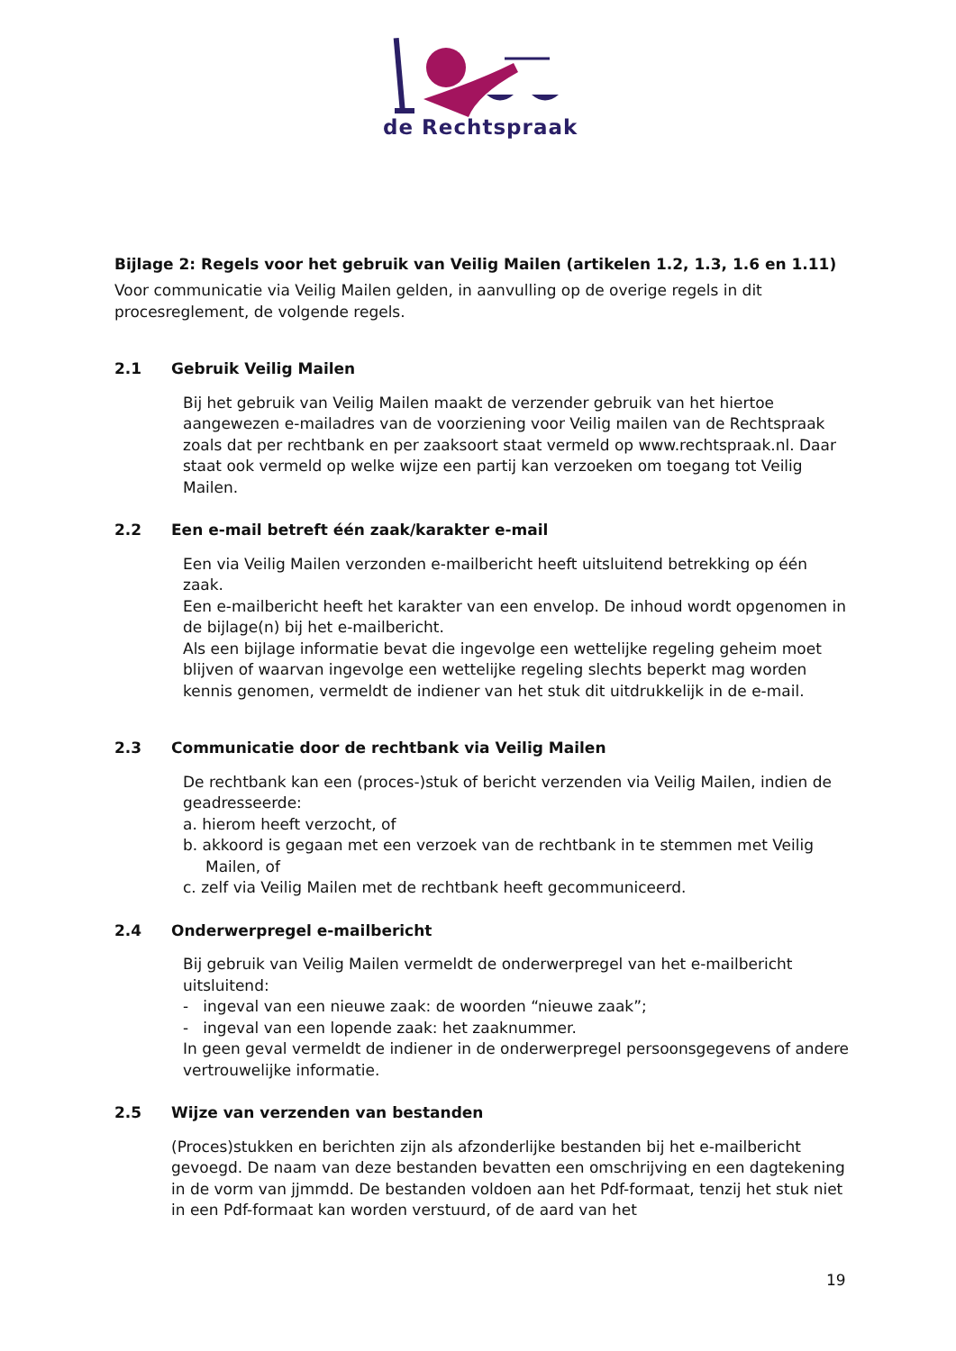de Rechtspraak
Bijlage 2: Regels voor het gebruik van Veilig Mailen (artikelen 1.2, 1.3, 1.6 en 1.11)
Voor communicatie via Veilig Mailen gelden, in aanvulling op de overige regels in dit procesreglement, de volgende regels.
2.1 Gebruik Veilig Mailen
Bij het gebruik van Veilig Mailen maakt de verzender gebruik van het hiertoe aangewezen e-mailadres van de voorziening voor Veilig mailen van de Rechtspraak zoals dat per rechtbank en per zaaksoort staat vermeld op www.rechtspraak.nl. Daar staat ook vermeld op welke wijze een partij kan verzoeken om toegang tot Veilig Mailen.
2.2 Een e-mail betreft één zaak/karakter e-mail
Een via Veilig Mailen verzonden e-mailbericht heeft uitsluitend betrekking op één zaak.
Een e-mailbericht heeft het karakter van een envelop. De inhoud wordt opgenomen in de bijlage(n) bij het e-mailbericht.
Als een bijlage informatie bevat die ingevolge een wettelijke regeling geheim moet blijven of waarvan ingevolge een wettelijke regeling slechts beperkt mag worden kennis genomen, vermeldt de indiener van het stuk dit uitdrukkelijk in de e-mail.
2.3 Communicatie door de rechtbank via Veilig Mailen
De rechtbank kan een (proces-)stuk of bericht verzenden via Veilig Mailen, indien de geadresseerde:
a. hierom heeft verzocht, of
b. akkoord is gegaan met een verzoek van de rechtbank in te stemmen met Veilig Mailen, of
c. zelf via Veilig Mailen met de rechtbank heeft gecommuniceerd.
2.4 Onderwerpregel e-mailbericht
Bij gebruik van Veilig Mailen vermeldt de onderwerpregel van het e-mailbericht uitsluitend:
- ingeval van een nieuwe zaak: de woorden “nieuwe zaak”;
- ingeval van een lopende zaak: het zaaknummer.
In geen geval vermeldt de indiener in de onderwerpregel persoonsgegevens of andere vertrouwelijke informatie.
2.5 Wijze van verzenden van bestanden
(Proces)stukken en berichten zijn als afzonderlijke bestanden bij het e-mailbericht gevoegd. De naam van deze bestanden bevatten een omschrijving en een dagtekening in de vorm van jjmmdd. De bestanden voldoen aan het Pdf-formaat, tenzij het stuk niet in een Pdf-formaat kan worden verstuurd, of de aard van het
19